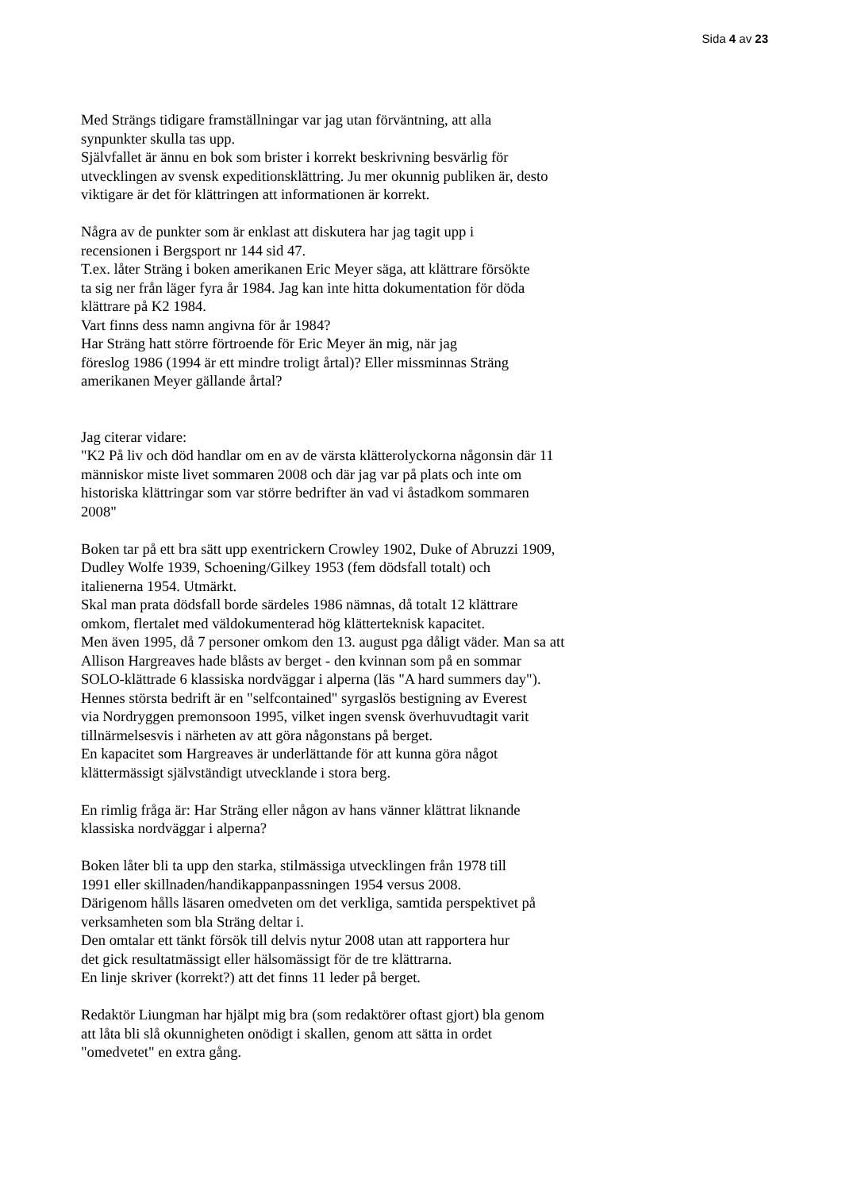Sida 4 av 23
Med Strängs tidigare framställningar var jag utan förväntning, att alla
synpunkter skulla tas upp.
Självfallet är ännu en bok som brister i korrekt beskrivning besvärlig för
utvecklingen av svensk expeditionsklättring. Ju mer okunnig publiken är, desto
viktigare är det för klättringen att informationen är korrekt.
Några av de punkter som är enklast att diskutera har jag tagit upp i
recensionen i Bergsport nr 144 sid 47.
T.ex. låter Sträng i boken amerikanen Eric Meyer säga, att klättrare försökte
ta sig ner från läger fyra år 1984. Jag kan inte hitta dokumentation för döda
klättrare på K2 1984.
Vart finns dess namn angivna för år 1984?
Har Sträng hatt större förtroende för Eric Meyer än mig, när jag
föreslog 1986 (1994 är ett mindre troligt årtal)? Eller missminnas Sträng
amerikanen Meyer gällande årtal?
Jag citerar vidare:
"K2 På liv och död handlar om en av de värsta klätterolyckorna någonsin där 11
människor miste livet sommaren 2008 och där jag var på plats och inte om
historiska klättringar som var större bedrifter än vad vi åstadkom sommaren
2008"
Boken tar på ett bra sätt upp exentrickern Crowley 1902, Duke of Abruzzi 1909,
Dudley Wolfe 1939, Schoening/Gilkey 1953 (fem dödsfall totalt) och
italienerna 1954. Utmärkt.
Skal man prata dödsfall borde särdeles 1986 nämnas, då totalt 12 klättrare
omkom, flertalet med väldokumenterad hög klätterteknisk kapacitet.
Men även 1995, då 7 personer omkom den 13. august pga dåligt väder. Man sa att
Allison Hargreaves hade blåsts av berget - den kvinnan som på en sommar
SOLO-klättrade 6 klassiska nordväggar i alperna (läs "A hard summers day").
Hennes största bedrift är en "selfcontained" syrgaslös bestigning av Everest
via Nordryggen premonsoon 1995, vilket ingen svensk överhuvudtagit varit
tillnärmelsesvis i närheten av att göra någonstans på berget.
En kapacitet som Hargreaves är underlättande för att kunna göra något
klättermässigt självständigt utvecklande i stora berg.
En rimlig fråga är: Har Sträng eller någon av hans vänner klättrat liknande
klassiska nordväggar i alperna?
Boken låter bli ta upp den starka, stilmässiga utvecklingen från 1978 till
1991 eller skillnaden/handikappanpassningen 1954 versus 2008.
Därigenom hålls läsaren omedveten om det verkliga, samtida perspektivet på
verksamheten som bla Sträng deltar i.
Den omtalar ett tänkt försök till delvis nytur 2008 utan att rapportera hur
det gick resultatmässigt eller hälsomässigt för de tre klättrarna.
En linje skriver (korrekt?) att det finns 11 leder på berget.
Redaktör Liungman har hjälpt mig bra (som redaktörer oftast gjort) bla genom
att låta bli slå okunnigheten onödigt i skallen, genom att sätta in ordet
"omedvetet" en extra gång.